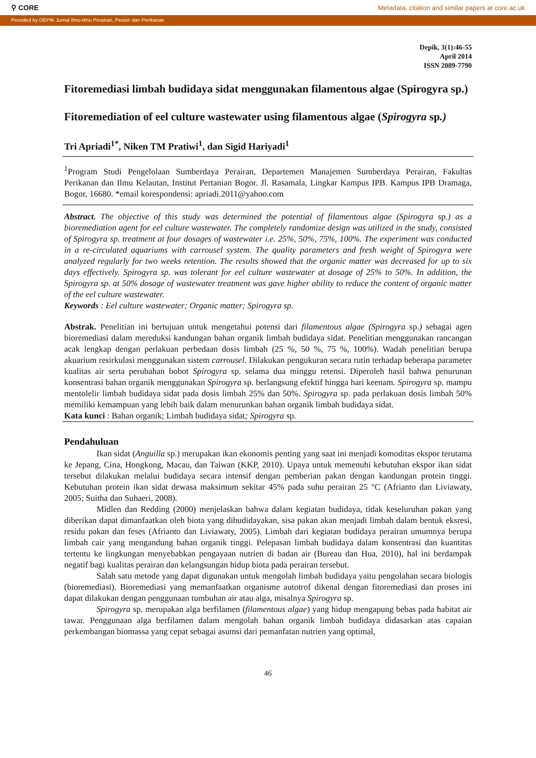⚲ CORE Metadata, citation and similar papers at core.ac.uk
Provided by DEPIK Jurnal Ilmu-Ilmu Perairan, Pesisir dan Perikanan
Depik, 3(1):46-55
April 2014
ISSN 2089-7790
Fitoremediasi limbah budidaya sidat menggunakan filamentous algae (Spirogyra sp.)
Fitoremediation of eel culture wastewater using filamentous algae (Spirogyra sp.)
Tri Apriadi<sup>1*</sup>, Niken TM Pratiwi<sup>1</sup>, dan Sigid Hariyadi<sup>1</sup>
<sup>1</sup> Program Studi Pengelolaan Sumberdaya Perairan, Departemen Manajemen Sumberdaya Perairan, Fakultas Perikanan dan Ilmu Kelautan, Institut Pertanian Bogor. Jl. Rasamala, Lingkar Kampus IPB. Kampus IPB Dramaga, Bogor, 16680. *email korespondensi: apriadi.2011@yahoo.com
Abstract. The objective of this study was determined the potential of filamentous algae (Spirogyra sp.) as a bioremediation agent for eel culture wastewater. The completely randomize design was utilized in the study, consisted of Spirogyra sp. treatment at four dosages of wastewater i.e. 25%, 50%, 75%, 100%. The experiment was conducted in a re-circulated aquariums with carrousel system. The quality parameters and fresh weight of Spirogyra were analyzed regularly for two weeks retention. The results showed that the organic matter was decreased for up to six days effectively. Spirogyra sp. was tolerant for eel culture wastewater at dosage of 25% to 50%. In addition, the Spirogyra sp. at 50% dosage of wastewater treatment was gave higher ability to reduce the content of organic matter of the eel culture wastewater.
Keywords : Eel culture wastewater; Organic matter; Spirogyra sp.
Abstrak. Penelitian ini bertujuan untuk mengetahui potensi dari filamentous algae (Spirogyra sp.) sebagai agen bioremediasi dalam mereduksi kandungan bahan organik limbah budidaya sidat. Penelitian menggunakan rancangan acak lengkap dengan perlakuan perbedaan dosis limbah (25 %, 50 %, 75 %, 100%). Wadah penelitian berupa akuarium resirkulasi menggunakan sistem carrousel. Dilakukan pengukuran secara rutin terhadap beberapa parameter kualitas air serta perubahan bobot Spirogyra sp. selama dua minggu retensi. Diperoleh hasil bahwa penurunan konsentrasi bahan organik menggunakan Spirogyra sp. berlangsung efektif hingga hari keenam. Spirogyra sp. mampu mentolelir limbah budidaya sidat pada dosis limbah 25% dan 50%. Spirogyra sp. pada perlakuan dosis limbah 50% memiliki kemampuan yang lebih baik dalam menurunkan bahan organik limbah budidaya sidat.
Kata kunci : Bahan organik; Limbah budidaya sidat; Spirogyra sp.
Pendahuluan
Ikan sidat (Anguilla sp.) merupakan ikan ekonomis penting yang saat ini menjadi komoditas ekspor terutama ke Jepang, Cina, Hongkong, Macau, dan Taiwan (KKP, 2010). Upaya untuk memenuhi kebutuhan ekspor ikan sidat tersebut dilakukan melalui budidaya secara intensif dengan pemberian pakan dengan kandungan protein tinggi. Kebutuhan protein ikan sidat dewasa maksimum sekitar 45% pada suhu perairan 25 °C (Afrianto dan Liviawaty, 2005; Suitha dan Suhaeri, 2008).
Midlen dan Redding (2000) menjelaskan bahwa dalam kegiatan budidaya, tidak keseluruhan pakan yang diberikan dapat dimanfaatkan oleh biota yang dibudidayakan, sisa pakan akan menjadi limbah dalam bentuk eksresi, residu pakan dan feses (Afrianto dan Liviawaty, 2005). Limbah dari kegiatan budidaya perairan umumnya berupa limbah cair yang mengandung bahan organik tinggi. Pelepasan limbah budidaya dalam konsentrasi dan kuantitas tertentu ke lingkungan menyebabkan pengayaan nutrien di badan air (Bureau dan Hua, 2010), hal ini berdampak negatif bagi kualitas perairan dan kelangsungan hidup biota pada perairan tersebut.
Salah satu metode yang dapat digunakan untuk mengolah limbah budidaya yaitu pengolahan secara biologis (bioremediasi). Bioremediasi yang memanfaatkan organisme autotrof dikenal dengan fitoremediasi dan proses ini dapat dilakukan dengan penggunaan tumbuhan air atau alga, misalnya Spirogyra sp.
Spirogyra sp. merupakan alga berfilamen (filamentous algae) yang hidup mengapung bebas pada habitat air tawar. Penggunaan alga berfilamen dalam mengolah bahan organik limbah budidaya didasarkan atas capaian perkembangan biomassa yang cepat sebagai asumsi dari pemanfatan nutrien yang optimal,
46